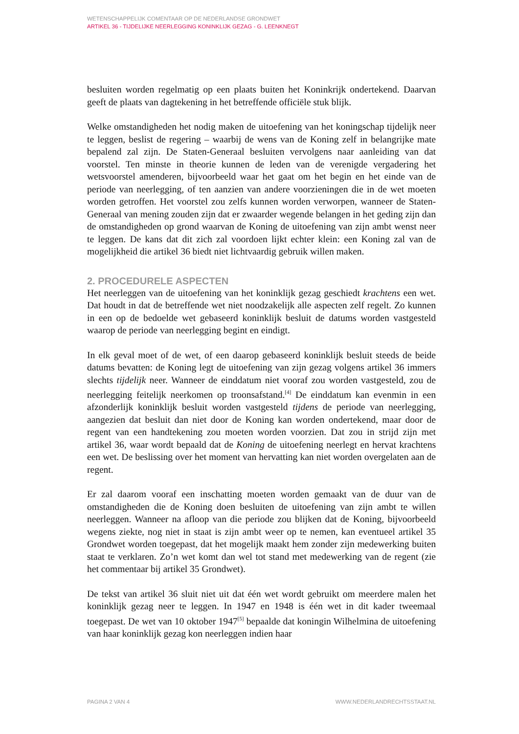WETENSCHAPPELIJK COMENTAAR OP DE NEDERLANDSE GRONDWET
ARTIKEL 36 - TIJDELIJKE NEERLEGGING KONINKLIJK GEZAG - G. LEENKNEGT
besluiten worden regelmatig op een plaats buiten het Koninkrijk ondertekend. Daarvan geeft de plaats van dagtekening in het betreffende officiële stuk blijk.
Welke omstandigheden het nodig maken de uitoefening van het koningschap tijdelijk neer te leggen, beslist de regering – waarbij de wens van de Koning zelf in belangrijke mate bepalend zal zijn. De Staten-Generaal besluiten vervolgens naar aanleiding van dat voorstel. Ten minste in theorie kunnen de leden van de verenigde vergadering het wetsvoorstel amenderen, bijvoorbeeld waar het gaat om het begin en het einde van de periode van neerlegging, of ten aanzien van andere voorzieningen die in de wet moeten worden getroffen. Het voorstel zou zelfs kunnen worden verworpen, wanneer de Staten-Generaal van mening zouden zijn dat er zwaarder wegende belangen in het geding zijn dan de omstandigheden op grond waarvan de Koning de uitoefening van zijn ambt wenst neer te leggen. De kans dat dit zich zal voordoen lijkt echter klein: een Koning zal van de mogelijkheid die artikel 36 biedt niet lichtvaardig gebruik willen maken.
2. PROCEDURELE ASPECTEN
Het neerleggen van de uitoefening van het koninklijk gezag geschiedt krachtens een wet. Dat houdt in dat de betreffende wet niet noodzakelijk alle aspecten zelf regelt. Zo kunnen in een op de bedoelde wet gebaseerd koninklijk besluit de datums worden vastgesteld waarop de periode van neerlegging begint en eindigt.
In elk geval moet of de wet, of een daarop gebaseerd koninklijk besluit steeds de beide datums bevatten: de Koning legt de uitoefening van zijn gezag volgens artikel 36 immers slechts tijdelijk neer. Wanneer de einddatum niet vooraf zou worden vastgesteld, zou de neerlegging feitelijk neerkomen op troonsafstand.<sup>[4]</sup> De einddatum kan evenmin in een afzonderlijk koninklijk besluit worden vastgesteld tijdens de periode van neerlegging, aangezien dat besluit dan niet door de Koning kan worden ondertekend, maar door de regent van een handtekening zou moeten worden voorzien. Dat zou in strijd zijn met artikel 36, waar wordt bepaald dat de Koning de uitoefening neerlegt en hervat krachtens een wet. De beslissing over het moment van hervatting kan niet worden overgelaten aan de regent.
Er zal daarom vooraf een inschatting moeten worden gemaakt van de duur van de omstandigheden die de Koning doen besluiten de uitoefening van zijn ambt te willen neerleggen. Wanneer na afloop van die periode zou blijken dat de Koning, bijvoorbeeld wegens ziekte, nog niet in staat is zijn ambt weer op te nemen, kan eventueel artikel 35 Grondwet worden toegepast, dat het mogelijk maakt hem zonder zijn medewerking buiten staat te verklaren. Zo’n wet komt dan wel tot stand met medewerking van de regent (zie het commentaar bij artikel 35 Grondwet).
De tekst van artikel 36 sluit niet uit dat één wet wordt gebruikt om meerdere malen het koninklijk gezag neer te leggen. In 1947 en 1948 is één wet in dit kader tweemaal toegepast. De wet van 10 oktober 1947<sup>[5]</sup> bepaalde dat koningin Wilhelmina de uitoefening van haar koninklijk gezag kon neerleggen indien haar
PAGINA 2 VAN 4 WWW.NEDERLANDRECHTSSTAAT.NL